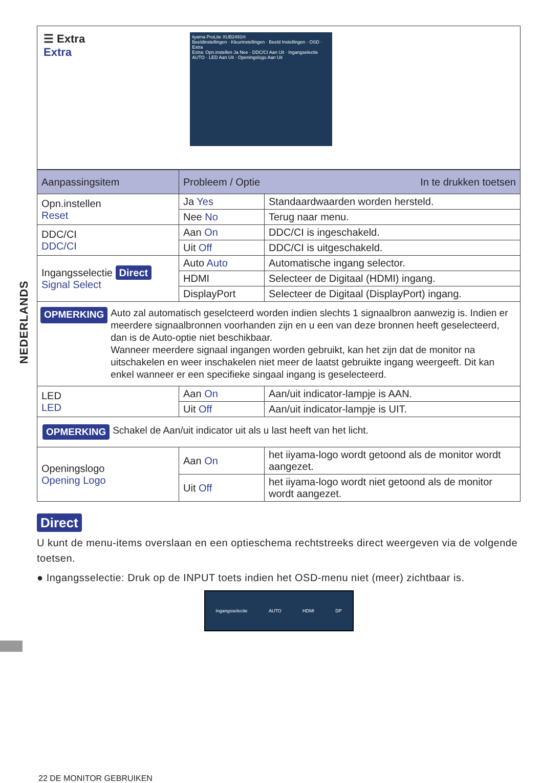NEDERLANDS
☰ Extra
Extra
iiyama ProLite XUB2491H
Beeldinstellingen · Kleurinstellingen · Beeld Instellingen · OSD · Extra
Extra: Opn.instellen Ja Nee · DDC/CI Aan Uit · Ingangselectie AUTO · LED Aan Uit · Openingslogo Aan Uit
| Aanpassingsitem | Probleem / Optie In te drukken toetsen | |
| --- | --- | --- |
| Opn.instellen Reset | Ja Yes | Standaardwaarden worden hersteld. |
| | Nee No | Terug naar menu. |
| DDC/CI DDC/CI | Aan On | DDC/CI is ingeschakeld. |
| | Uit Off | DDC/CI is uitgeschakeld. |
| Ingangsselectie Direct Signal Select | Auto Auto | Automatische ingang selector. |
| | HDMI | Selecteer de Digitaal (HDMI) ingang. |
| | DisplayPort | Selecteer de Digitaal (DisplayPort) ingang. |
| OPMERKING Auto zal automatisch geselcteerd worden indien slechts 1 signaalbron aanwezig is. Indien er meerdere signaalbronnen voorhanden zijn en u een van deze bronnen heeft geselecteerd, dan is de Auto-optie niet beschikbaar. Wanneer meerdere signaal ingangen worden gebruikt, kan het zijn dat de monitor na uitschakelen en weer inschakelen niet meer de laatst gebruikte ingang weergeeft. Dit kan enkel wanneer er een specifieke singaal ingang is geselecteerd. | | |
| LED LED | Aan On | Aan/uit indicator-lampje is AAN. |
| | Uit Off | Aan/uit indicator-lampje is UIT. |
| OPMERKING Schakel de Aan/uit indicator uit als u last heeft van het licht. | | |
| Openingslogo Opening Logo | Aan On | het iiyama-logo wordt getoond als de monitor wordt aangezet. |
| | Uit Off | het iiyama-logo wordt niet getoond als de monitor wordt aangezet. |
Direct
U kunt de menu-items overslaan en een optieschema rechtstreeks direct weergeven via de volgende toetsen.
● Ingangsselectie: Druk op de INPUT toets indien het OSD-menu niet (meer) zichtbaar is.
Ingangsselectie AUTO HDMI DP
22 DE MONITOR GEBRUIKEN